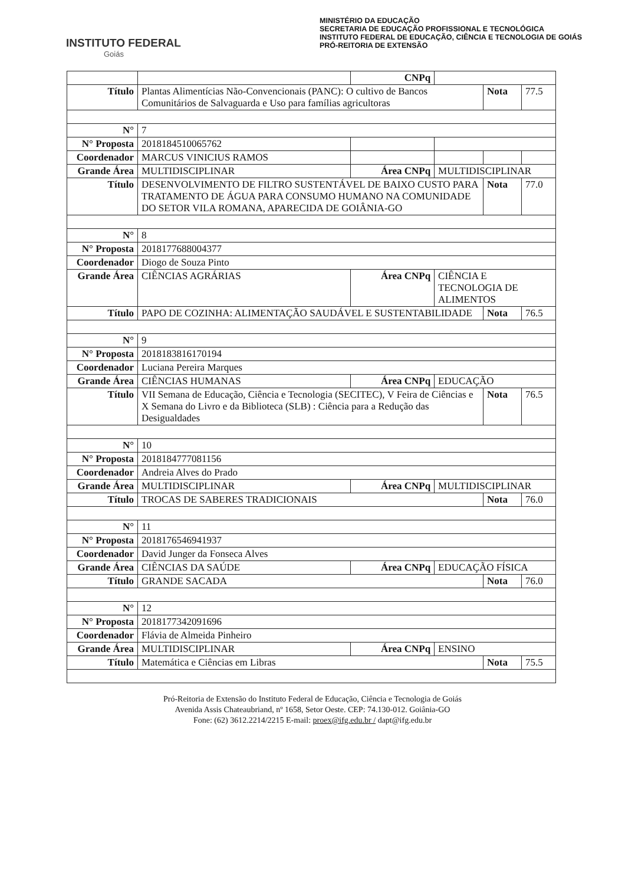INSTITUTO FEDERAL
Goiás
MINISTÉRIO DA EDUCAÇÃO
SECRETARIA DE EDUCAÇÃO PROFISSIONAL E TECNOLÓGICA
INSTITUTO FEDERAL DE EDUCAÇÃO, CIÊNCIA E TECNOLOGIA DE GOIÁS
PRÓ-REITORIA DE EXTENSÃO
| | | CNPq | | | |
| Título | Plantas Alimentícias Não-Convencionais (PANC): O cultivo de Bancos Comunitários de Salvaguarda e Uso para famílias agricultoras | | | Nota | 77.5 |
| N° | 7 | | | | |
| N° Proposta | 2018184510065762 | | | | |
| Coordenador | MARCUS VINICIUS RAMOS | | | | |
| Grande Área | MULTIDISCIPLINAR | Área CNPq | MULTIDISCIPLINAR | | |
| Título | DESENVOLVIMENTO DE FILTRO SUSTENTÁVEL DE BAIXO CUSTO PARA TRATAMENTO DE ÁGUA PARA CONSUMO HUMANO NA COMUNIDADE DO SETOR VILA ROMANA, APARECIDA DE GOIÂNIA-GO | | | Nota | 77.0 |
| N° | 8 | | | | |
| N° Proposta | 2018177688004377 | | | | |
| Coordenador | Diogo de Souza Pinto | | | | |
| Grande Área | CIÊNCIAS AGRÁRIAS | Área CNPq | CIÊNCIA E TECNOLOGIA DE ALIMENTOS | | |
| Título | PAPO DE COZINHA: ALIMENTAÇÃO SAUDÁVEL E SUSTENTABILIDADE | | | Nota | 76.5 |
| N° | 9 | | | | |
| N° Proposta | 2018183816170194 | | | | |
| Coordenador | Luciana Pereira Marques | | | | |
| Grande Área | CIÊNCIAS HUMANAS | Área CNPq | EDUCAÇÃO | | |
| Título | VII Semana de Educação, Ciência e Tecnologia (SECITEC), V Feira de Ciências e X Semana do Livro e da Biblioteca (SLB) : Ciência para a Redução das Desigualdades | | | Nota | 76.5 |
| N° | 10 | | | | |
| N° Proposta | 2018184777081156 | | | | |
| Coordenador | Andreia Alves do Prado | | | | |
| Grande Área | MULTIDISCIPLINAR | Área CNPq | MULTIDISCIPLINAR | | |
| Título | TROCAS DE SABERES TRADICIONAIS | | | Nota | 76.0 |
| N° | 11 | | | | |
| N° Proposta | 2018176546941937 | | | | |
| Coordenador | David Junger da Fonseca Alves | | | | |
| Grande Área | CIÊNCIAS DA SAÚDE | Área CNPq | EDUCAÇÃO FÍSICA | | |
| Título | GRANDE SACADA | | | Nota | 76.0 |
| N° | 12 | | | | |
| N° Proposta | 2018177342091696 | | | | |
| Coordenador | Flávia de Almeida Pinheiro | | | | |
| Grande Área | MULTIDISCIPLINAR | Área CNPq | ENSINO | | |
| Título | Matemática e Ciências em Libras | | | Nota | 75.5 |
Pró-Reitoria de Extensão do Instituto Federal de Educação, Ciência e Tecnologia de Goiás
Avenida Assis Chateaubriand, nº 1658, Setor Oeste. CEP: 74.130-012. Goiânia-GO
Fone: (62) 3612.2214/2215 E-mail: proex@ifg.edu.br / dapt@ifg.edu.br